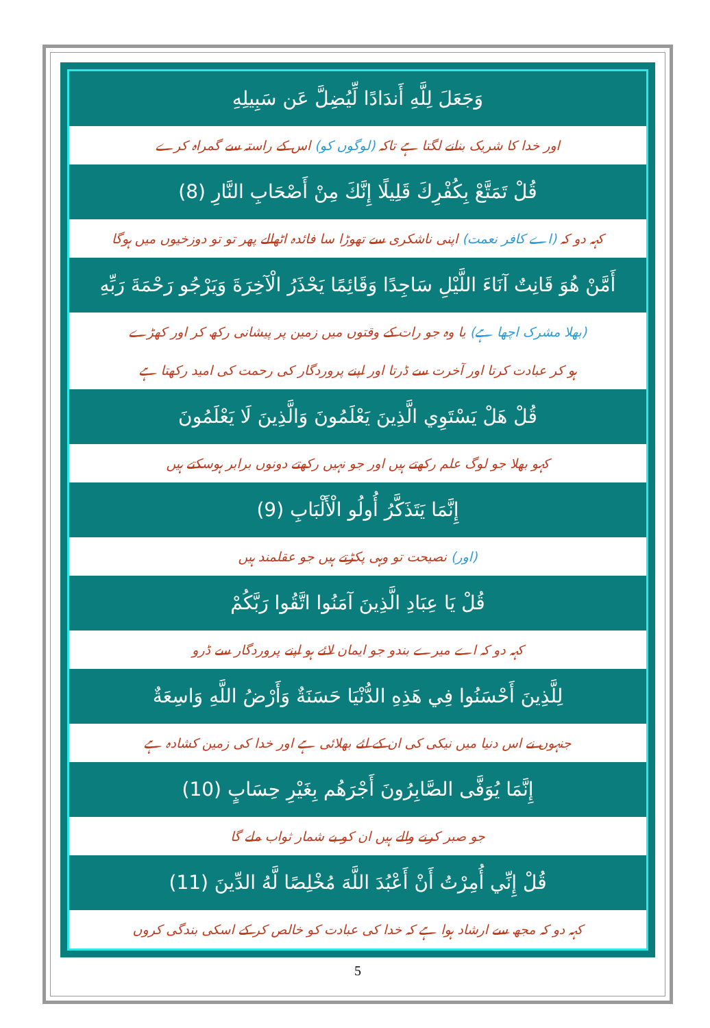وَجَعَلَ لِلَّهِ أَندَادًا لِّيُضِلَّ عَن سَبِيلِهِ
اور خدا کا شریک بنانے لگتا ہے تاکہ (لوگوں کو) اس کے راستہ سے گمراہ کرے
قُلْ تَمَتَّعْ بِكُفْرِكَ قَلِيلًا إِنَّكَ مِنْ أَصْحَابِ النَّارِ (8)
کہہ دو کہ (اے کافر نعمت) اپنی ناشکری سے تھوڑا سا فائدہ اٹھالے پھر تو تو دوزخیوں میں ہوگا
أَمَّنْ هُوَ قَانِتٌ آنَاءَ اللَّيْلِ سَاجِدًا وَقَائِمًا يَحْذَرُ الْآخِرَةَ وَيَرْجُو رَحْمَةَ رَبِّهِ
(بھلا مشرک اچھا ہے) یا وہ جو رات کے وقتوں میں زمین پر پیشانی رکھ کر اور کھڑے
ہو کر عبادت کرتا اور آخرت سے ڈرتا اور اپنے پروردگار کی رحمت کی امید رکھتا ہے
قُلْ هَلْ يَسْتَوِي الَّذِينَ يَعْلَمُونَ وَالَّذِينَ لَا يَعْلَمُونَ
کہو بھلا جو لوگ علم رکھتے ہیں اور جو نہیں رکھتے دونوں برابر ہوسکتے ہیں
إِنَّمَا يَتَذَكَّرُ أُولُو الْأَلْبَابِ (9)
(اور) نصیحت تو وہی پکڑتے ہیں جو عقلمند ہیں
قُلْ يَا عِبَادِ الَّذِينَ آمَنُوا اتَّقُوا رَبَّكُمْ
کہہ دو کہ اے میرے بندو جو ایمان لائے ہو اپنے پروردگار سے ڈرو
لِلَّذِينَ أَحْسَنُوا فِي هَذِهِ الدُّنْيَا حَسَنَةٌ وَأَرْضُ اللَّهِ وَاسِعَةٌ
جنہوں نے اس دنیا میں نیکی کی ان کے لئے بھلائی ہے اور خدا کی زمین کشادہ ہے
إِنَّمَا يُوَفَّى الصَّابِرُونَ أَجْرَهُم بِغَيْرِ حِسَابٍ (10)
جو صبر کرنے والے ہیں ان کو بے شمار ثواب ملے گا
قُلْ إِنِّي أُمِرْتُ أَنْ أَعْبُدَ اللَّهَ مُخْلِصًا لَّهُ الدِّينَ (11)
کہہ دو کہ مجھ سے ارشاد ہوا ہے کہ خدا کی عبادت کو خالص کر کے اسکی بندگی کروں
5